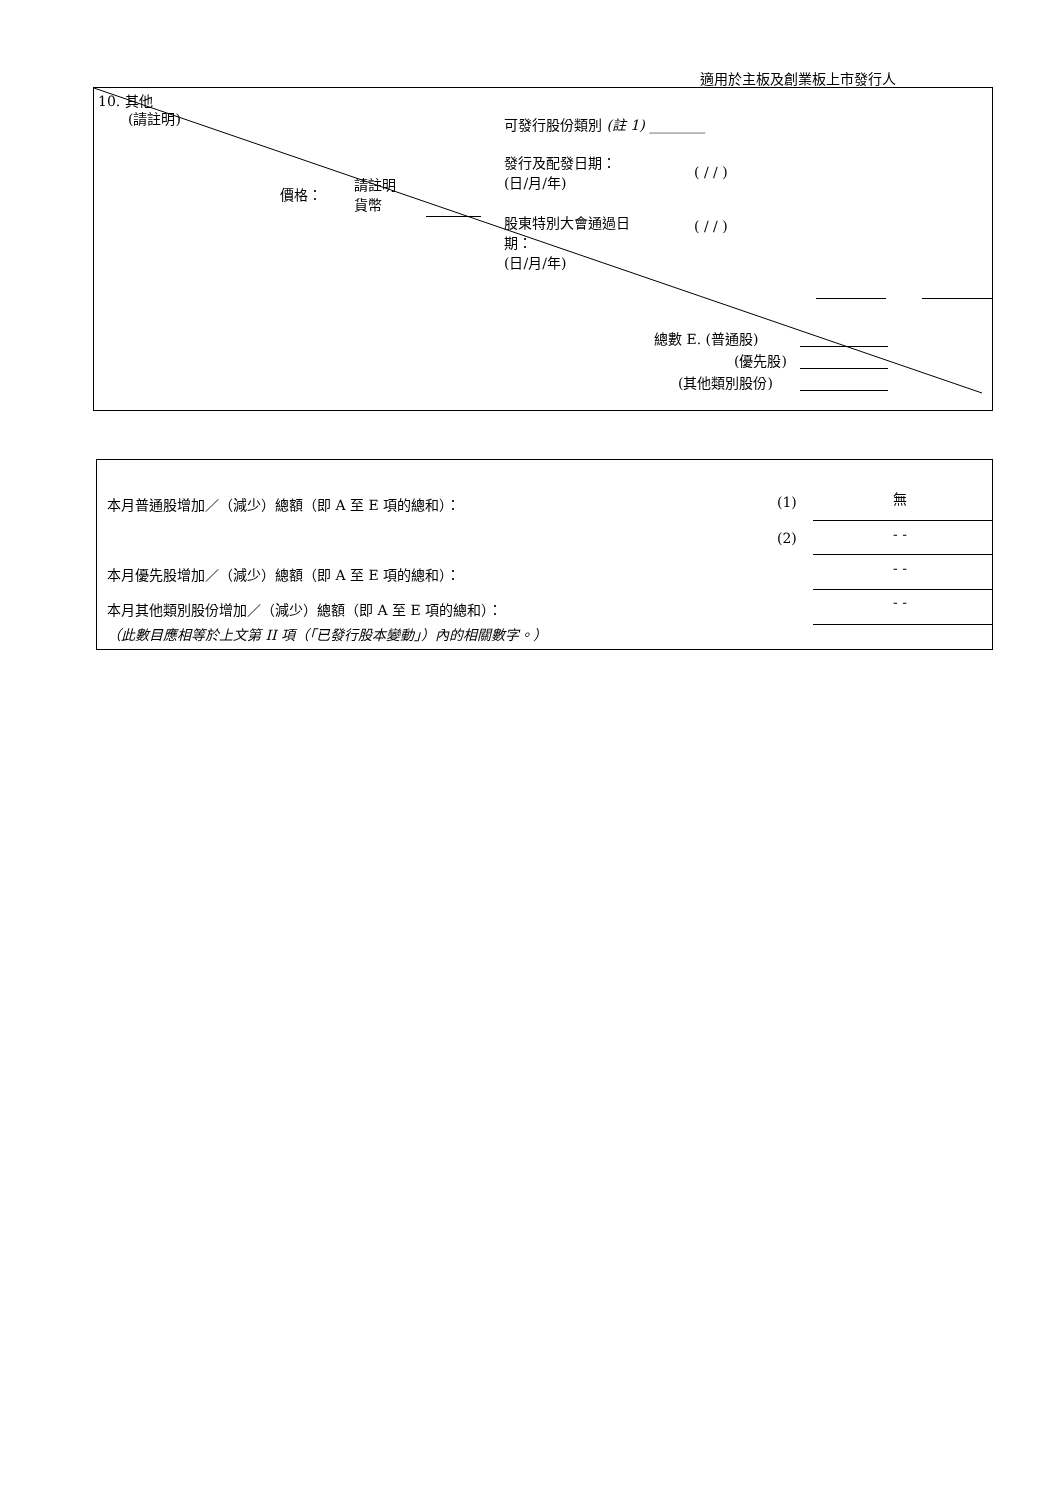適用於主板及創業板上市發行人
10. 其他
(請註明) 可發行股份類別 (註 1) ________
發行及配發日期：
(日/月/年)
( / / )
價格：
請註明
貨幣
股東特別大會通過日
期：
(日/月/年)
( / / )
總數 E. (普通股)
(優先股)
(其他類別股份)
本月普通股增加／（減少）總額（即 A 至 E 項的總和）： (1) 無
(2) - -
本月優先股增加／（減少）總額（即 A 至 E 項的總和）： - -
本月其他類別股份增加／（減少）總額（即 A 至 E 項的總和）： - -
（此數目應相等於上文第 II 項（「已發行股本變動」）內的相關數字。）